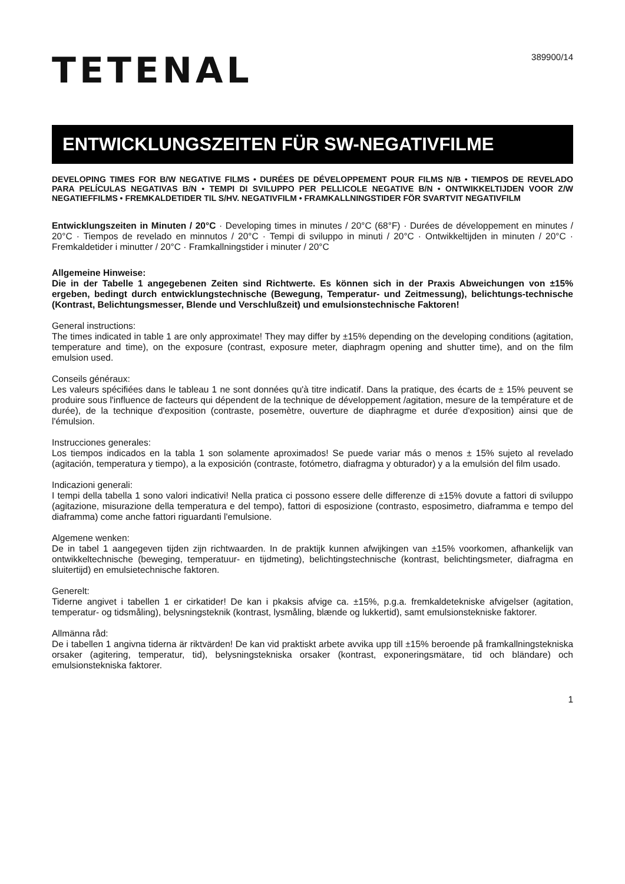389900/14
TETENAL
ENTWICKLUNGSZEITEN FÜR SW-NEGATIVFILME
DEVELOPING TIMES FOR B/W NEGATIVE FILMS • DURÉES DE DÉVELOPPEMENT POUR FILMS N/B • TIEMPOS DE REVELADO PARA PELÍCULAS NEGATIVAS B/N • TEMPI DI SVILUPPO PER PELLICOLE NEGATIVE B/N • ONTWIKKELTIJDEN VOOR Z/W NEGATIEFFILMS • FREMKALDETIDER TIL S/HV. NEGATIVFILM • FRAMKALLNINGSTIDER FÖR SVARTVIT NEGATIVFILM
Entwicklungszeiten in Minuten / 20°C · Developing times in minutes / 20°C (68°F) · Durées de développement en minutes / 20°C · Tiempos de revelado en minnutos / 20°C · Tempi di sviluppo in minuti / 20°C · Ontwikkeltijden in minuten / 20°C · Fremkaldetider i minutter / 20°C · Framkallningstider i minuter / 20°C
Allgemeine Hinweise:
Die in der Tabelle 1 angegebenen Zeiten sind Richtwerte. Es können sich in der Praxis Abweichungen von ±15% ergeben, bedingt durch entwicklungstechnische (Bewegung, Temperatur- und Zeitmessung), belichtungs-technische (Kontrast, Belichtungsmesser, Blende und Verschlußzeit) und emulsionstechnische Faktoren!
General instructions:
The times indicated in table 1 are only approximate! They may differ by ±15% depending on the developing conditions (agitation, temperature and time), on the exposure (contrast, exposure meter, diaphragm opening and shutter time), and on the film emulsion used.
Conseils généraux:
Les valeurs spécifiées dans le tableau 1 ne sont données qu'à titre indicatif. Dans la pratique, des écarts de ± 15% peuvent se produire sous l'influence de facteurs qui dépendent de la technique de développement /agitation, mesure de la température et de durée), de la technique d'exposition (contraste, posemètre, ouverture de diaphragme et durée d'exposition) ainsi que de l'émulsion.
Instrucciones generales:
Los tiempos indicados en la tabla 1 son solamente aproximados! Se puede variar más o menos ± 15% sujeto al revelado (agitación, temperatura y tiempo), a la exposición (contraste, fotómetro, diafragma y obturador) y a la emulsión del film usado.
Indicazioni generali:
I tempi della tabella 1 sono valori indicativi! Nella pratica ci possono essere delle differenze di ±15% dovute a fattori di sviluppo (agitazione, misurazione della temperatura e del tempo), fattori di esposizione (contrasto, esposimetro, diaframma e tempo del diaframma) come anche fattori riguardanti l'emulsione.
Algemene wenken:
De in tabel 1 aangegeven tijden zijn richtwaarden. In de praktijk kunnen afwijkingen van ±15% voorkomen, afhankelijk van ontwikkeltechnische (beweging, temperatuur- en tijdmeting), belichtingstechnische (kontrast, belichtingsmeter, diafragma en sluitertijd) en emulsietechnische faktoren.
Generelt:
Tiderne angivet i tabellen 1 er cirkatider! De kan i pkaksis afvige ca. ±15%, p.g.a. fremkaldetekniske afvigelser (agitation, temperatur- og tidsmåling), belysningsteknik (kontrast, lysmåling, blænde og lukkertid), samt emulsionstekniske faktorer.
Allmänna råd:
De i tabellen 1 angivna tiderna är riktvärden! De kan vid praktiskt arbete avvika upp till ±15% beroende på framkallningstekniska orsaker (agitering, temperatur, tid), belysningstekniska orsaker (kontrast, exponeringsmätare, tid och bländare) och emulsionstekniska faktorer.
1